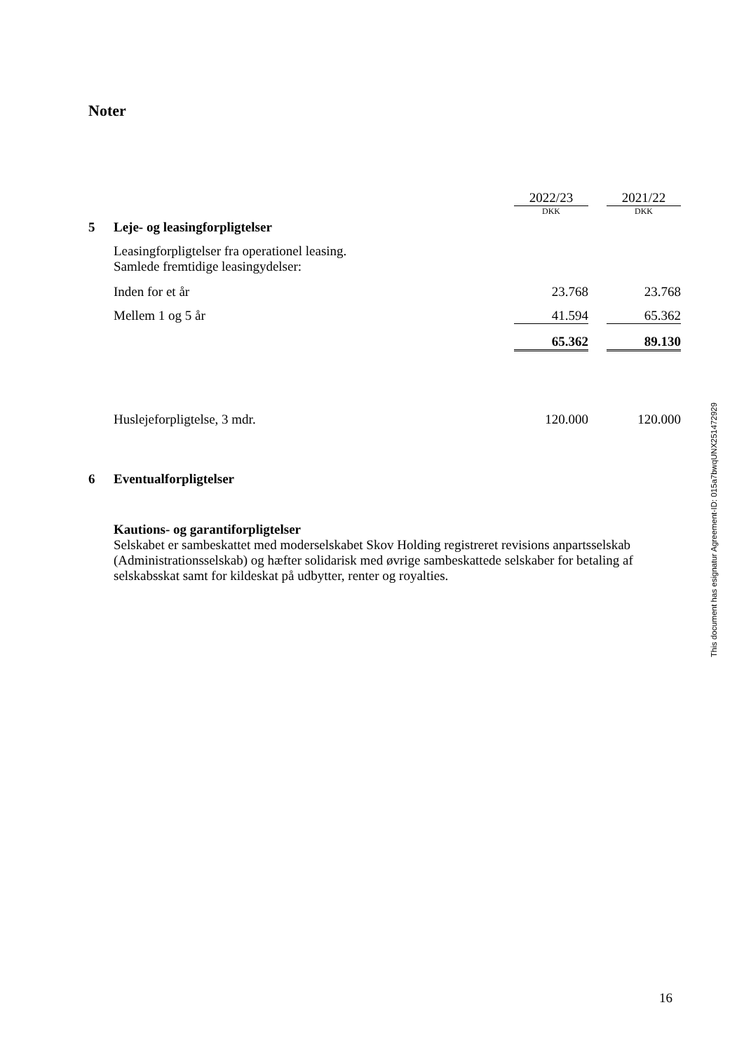Noter
| | | 2022/23 | | 2021/22 |
| | | DKK | | DKK |
| 5 | Leje- og leasingforpligtelser | | | |
| | Leasingforpligtelser fra operationel leasing. Samlede fremtidige leasingydelser: | | | |
| | Inden for et år | 23.768 | | 23.768 |
| | Mellem 1 og 5 år | 41.594 | | 65.362 |
| | | 65.362 | | 89.130 |
| | Huslejeforpligtelse, 3 mdr. | 120.000 | | 120.000 |
| 6 | Eventualforpligtelser | | | |
Kautions- og garantiforpligtelser
Selskabet er sambeskattet med moderselskabet Skov Holding registreret revisions anpartsselskab (Administrationsselskab) og hæfter solidarisk med øvrige sambeskattede selskaber for betaling af selskabsskat samt for kildeskat på udbytter, renter og royalties.
This document has esignatur Agreement-ID: 015a7bwqUNX251472929
16